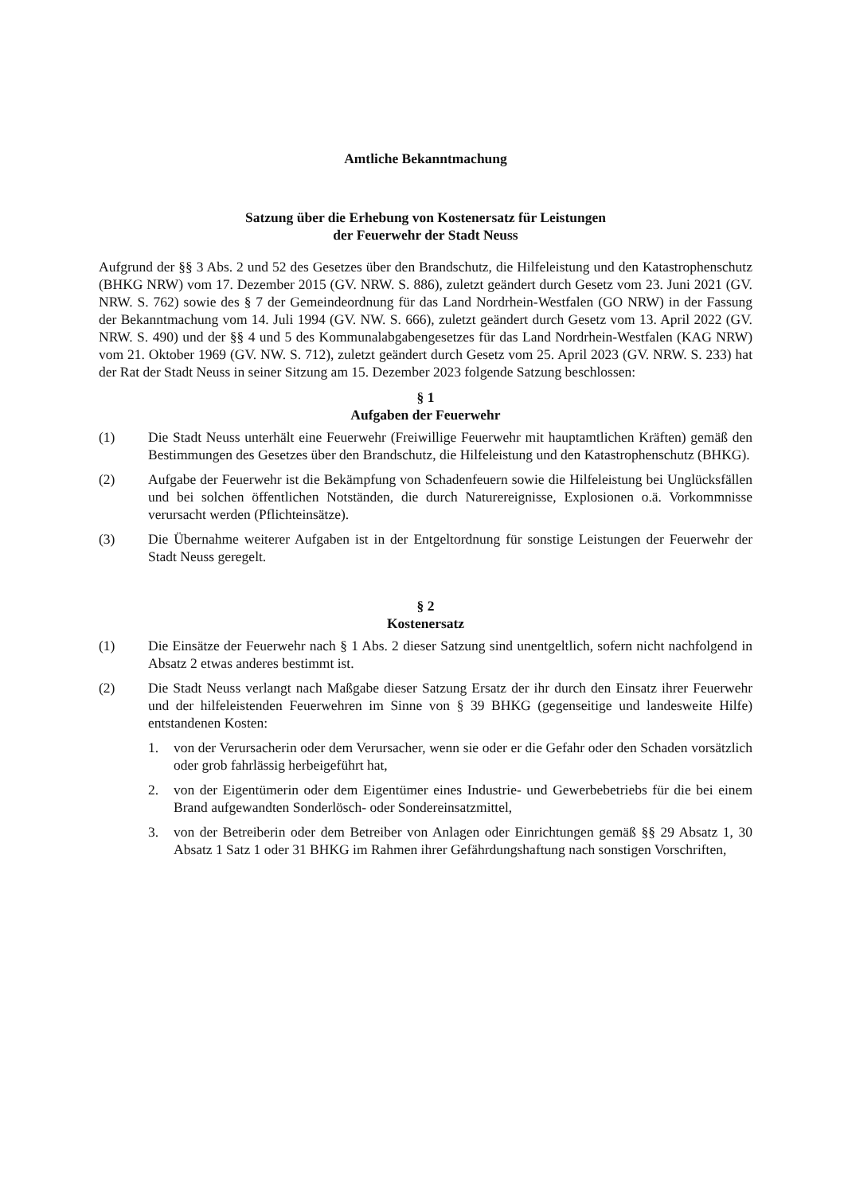Amtliche Bekanntmachung
Satzung über die Erhebung von Kostenersatz für Leistungen
der Feuerwehr der Stadt Neuss
Aufgrund der §§ 3 Abs. 2 und 52 des Gesetzes über den Brandschutz, die Hilfeleistung und den Katastrophenschutz (BHKG NRW) vom 17. Dezember 2015 (GV. NRW. S. 886), zuletzt geändert durch Gesetz vom 23. Juni 2021 (GV. NRW. S. 762) sowie des § 7 der Gemeindeordnung für das Land Nordrhein-Westfalen (GO NRW) in der Fassung der Bekanntmachung vom 14. Juli 1994 (GV. NW. S. 666), zuletzt geändert durch Gesetz vom 13. April 2022 (GV. NRW. S. 490) und der §§ 4 und 5 des Kommunalabgabengesetzes für das Land Nordrhein-Westfalen (KAG NRW) vom 21. Oktober 1969 (GV. NW. S. 712), zuletzt geändert durch Gesetz vom 25. April 2023 (GV. NRW. S. 233) hat der Rat der Stadt Neuss in seiner Sitzung am 15. Dezember 2023 folgende Satzung beschlossen:
§ 1
Aufgaben der Feuerwehr
(1) Die Stadt Neuss unterhält eine Feuerwehr (Freiwillige Feuerwehr mit hauptamtlichen Kräften) gemäß den Bestimmungen des Gesetzes über den Brandschutz, die Hilfeleistung und den Katastrophenschutz (BHKG).
(2) Aufgabe der Feuerwehr ist die Bekämpfung von Schadenfeuern sowie die Hilfeleistung bei Unglücksfällen und bei solchen öffentlichen Notständen, die durch Naturereignisse, Explosionen o.ä. Vorkommnisse verursacht werden (Pflichteinsätze).
(3) Die Übernahme weiterer Aufgaben ist in der Entgeltordnung für sonstige Leistungen der Feuerwehr der Stadt Neuss geregelt.
§ 2
Kostenersatz
(1) Die Einsätze der Feuerwehr nach § 1 Abs. 2 dieser Satzung sind unentgeltlich, sofern nicht nachfolgend in Absatz 2 etwas anderes bestimmt ist.
(2) Die Stadt Neuss verlangt nach Maßgabe dieser Satzung Ersatz der ihr durch den Einsatz ihrer Feuerwehr und der hilfeleistenden Feuerwehren im Sinne von § 39 BHKG (gegenseitige und landesweite Hilfe) entstandenen Kosten:
1. von der Verursacherin oder dem Verursacher, wenn sie oder er die Gefahr oder den Schaden vorsätzlich oder grob fahrlässig herbeigeführt hat,
2. von der Eigentümerin oder dem Eigentümer eines Industrie- und Gewerbebetriebs für die bei einem Brand aufgewandten Sonderlösch- oder Sondereinsatzmittel,
3. von der Betreiberin oder dem Betreiber von Anlagen oder Einrichtungen gemäß §§ 29 Absatz 1, 30 Absatz 1 Satz 1 oder 31 BHKG im Rahmen ihrer Gefährdungshaftung nach sonstigen Vorschriften,